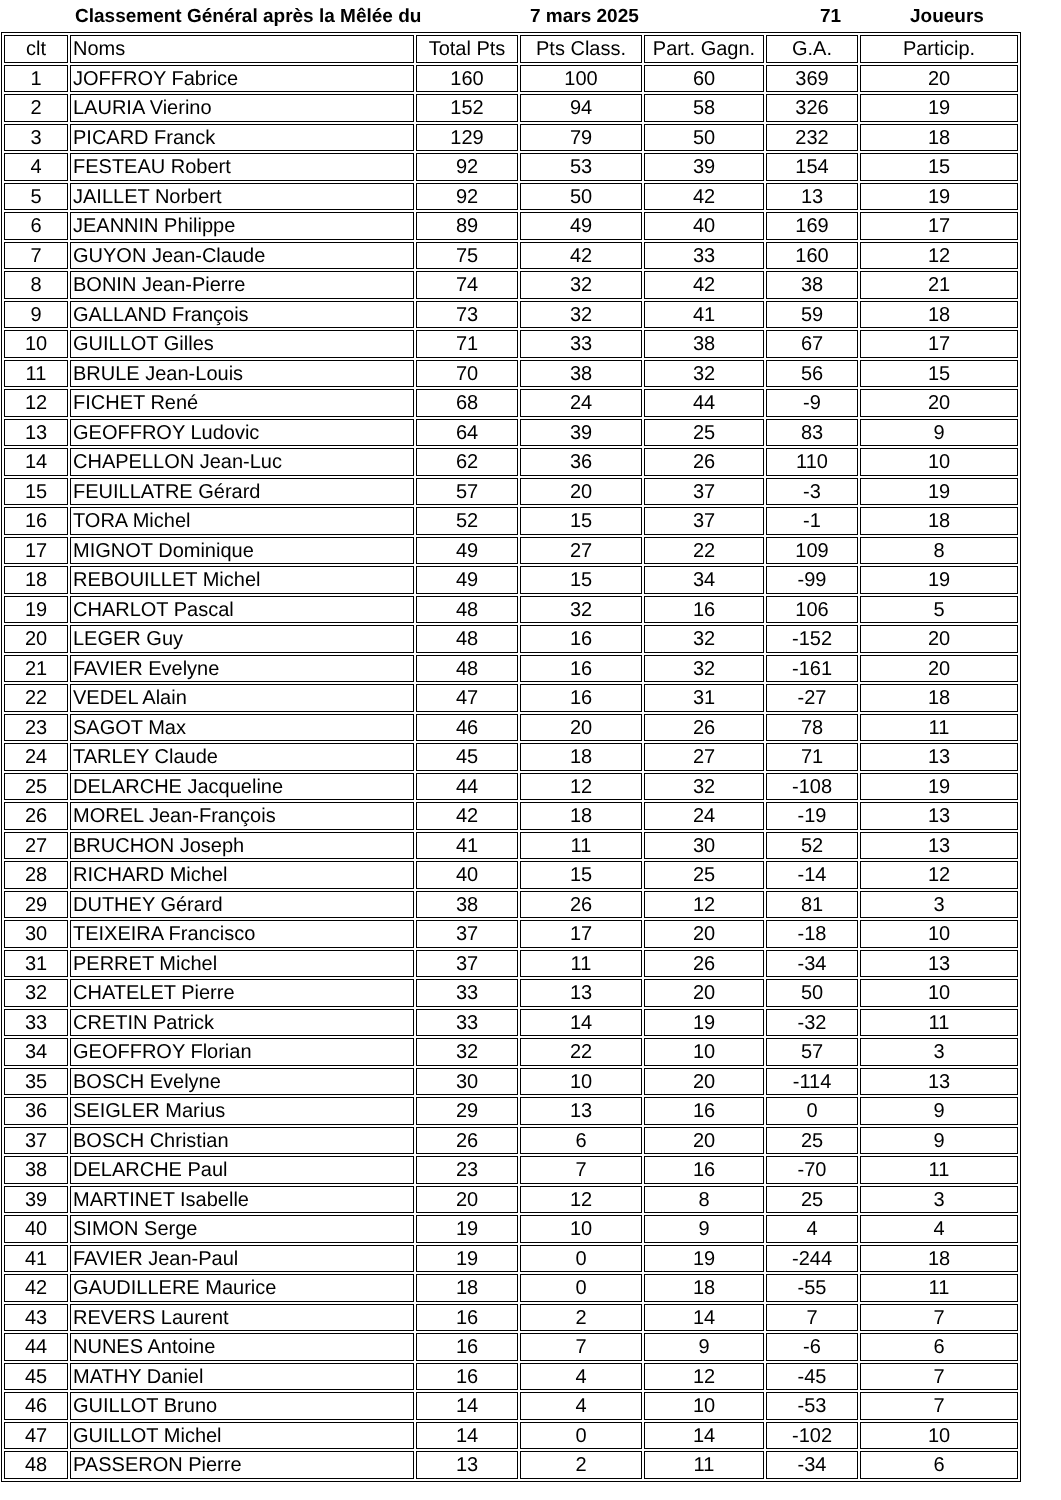Classement Général après la Mêlée du 7 mars 2025 71 Joueurs
| clt | Noms | Total Pts | Pts Class. | Part. Gagn. | G.A. | Particip. |
| --- | --- | --- | --- | --- | --- | --- |
| 1 | JOFFROY Fabrice | 160 | 100 | 60 | 369 | 20 |
| 2 | LAURIA Vierino | 152 | 94 | 58 | 326 | 19 |
| 3 | PICARD Franck | 129 | 79 | 50 | 232 | 18 |
| 4 | FESTEAU Robert | 92 | 53 | 39 | 154 | 15 |
| 5 | JAILLET Norbert | 92 | 50 | 42 | 13 | 19 |
| 6 | JEANNIN Philippe | 89 | 49 | 40 | 169 | 17 |
| 7 | GUYON Jean-Claude | 75 | 42 | 33 | 160 | 12 |
| 8 | BONIN Jean-Pierre | 74 | 32 | 42 | 38 | 21 |
| 9 | GALLAND François | 73 | 32 | 41 | 59 | 18 |
| 10 | GUILLOT Gilles | 71 | 33 | 38 | 67 | 17 |
| 11 | BRULE Jean-Louis | 70 | 38 | 32 | 56 | 15 |
| 12 | FICHET René | 68 | 24 | 44 | -9 | 20 |
| 13 | GEOFFROY Ludovic | 64 | 39 | 25 | 83 | 9 |
| 14 | CHAPELLON Jean-Luc | 62 | 36 | 26 | 110 | 10 |
| 15 | FEUILLATRE Gérard | 57 | 20 | 37 | -3 | 19 |
| 16 | TORA Michel | 52 | 15 | 37 | -1 | 18 |
| 17 | MIGNOT Dominique | 49 | 27 | 22 | 109 | 8 |
| 18 | REBOUILLET Michel | 49 | 15 | 34 | -99 | 19 |
| 19 | CHARLOT Pascal | 48 | 32 | 16 | 106 | 5 |
| 20 | LEGER Guy | 48 | 16 | 32 | -152 | 20 |
| 21 | FAVIER Evelyne | 48 | 16 | 32 | -161 | 20 |
| 22 | VEDEL Alain | 47 | 16 | 31 | -27 | 18 |
| 23 | SAGOT Max | 46 | 20 | 26 | 78 | 11 |
| 24 | TARLEY Claude | 45 | 18 | 27 | 71 | 13 |
| 25 | DELARCHE Jacqueline | 44 | 12 | 32 | -108 | 19 |
| 26 | MOREL Jean-François | 42 | 18 | 24 | -19 | 13 |
| 27 | BRUCHON Joseph | 41 | 11 | 30 | 52 | 13 |
| 28 | RICHARD Michel | 40 | 15 | 25 | -14 | 12 |
| 29 | DUTHEY Gérard | 38 | 26 | 12 | 81 | 3 |
| 30 | TEIXEIRA Francisco | 37 | 17 | 20 | -18 | 10 |
| 31 | PERRET Michel | 37 | 11 | 26 | -34 | 13 |
| 32 | CHATELET Pierre | 33 | 13 | 20 | 50 | 10 |
| 33 | CRETIN Patrick | 33 | 14 | 19 | -32 | 11 |
| 34 | GEOFFROY Florian | 32 | 22 | 10 | 57 | 3 |
| 35 | BOSCH Evelyne | 30 | 10 | 20 | -114 | 13 |
| 36 | SEIGLER Marius | 29 | 13 | 16 | 0 | 9 |
| 37 | BOSCH Christian | 26 | 6 | 20 | 25 | 9 |
| 38 | DELARCHE Paul | 23 | 7 | 16 | -70 | 11 |
| 39 | MARTINET Isabelle | 20 | 12 | 8 | 25 | 3 |
| 40 | SIMON Serge | 19 | 10 | 9 | 4 | 4 |
| 41 | FAVIER Jean-Paul | 19 | 0 | 19 | -244 | 18 |
| 42 | GAUDILLERE Maurice | 18 | 0 | 18 | -55 | 11 |
| 43 | REVERS Laurent | 16 | 2 | 14 | 7 | 7 |
| 44 | NUNES Antoine | 16 | 7 | 9 | -6 | 6 |
| 45 | MATHY Daniel | 16 | 4 | 12 | -45 | 7 |
| 46 | GUILLOT Bruno | 14 | 4 | 10 | -53 | 7 |
| 47 | GUILLOT Michel | 14 | 0 | 14 | -102 | 10 |
| 48 | PASSERON Pierre | 13 | 2 | 11 | -34 | 6 |